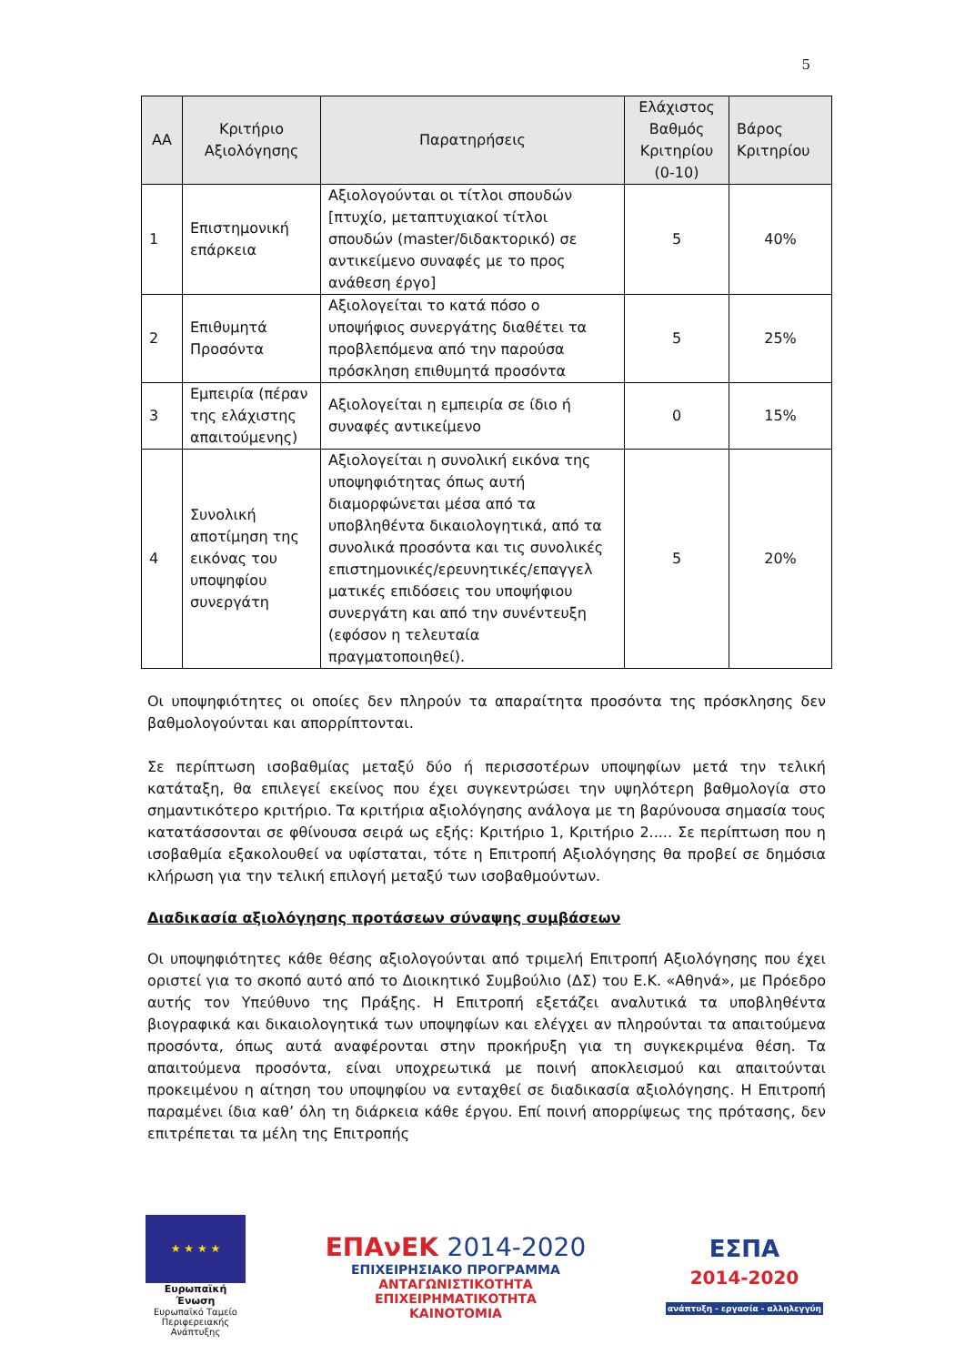5
| ΑΑ | Κριτήριο Αξιολόγησης | Παρατηρήσεις | Ελάχιστος Βαθμός Κριτηρίου (0-10) | Βάρος Κριτηρίου |
| --- | --- | --- | --- | --- |
| 1 | Επιστημονική επάρκεια | Αξιολογούνται οι τίτλοι σπουδών [πτυχίο, μεταπτυχιακοί τίτλοι σπουδών (master/διδακτορικό) σε αντικείμενο συναφές με το προς ανάθεση έργο] | 5 | 40% |
| 2 | Επιθυμητά Προσόντα | Αξιολογείται το κατά πόσο ο υποψήφιος συνεργάτης διαθέτει τα προβλεπόμενα από την παρούσα πρόσκληση επιθυμητά προσόντα | 5 | 25% |
| 3 | Εμπειρία (πέραν της ελάχιστης απαιτούμενης) | Αξιολογείται η εμπειρία σε ίδιο ή συναφές αντικείμενο | 0 | 15% |
| 4 | Συνολική αποτίμηση της εικόνας του υποψηφίου συνεργάτη | Αξιολογείται η συνολική εικόνα της υποψηφιότητας όπως αυτή διαμορφώνεται μέσα από τα υποβληθέντα δικαιολογητικά, από τα συνολικά προσόντα και τις συνολικές επιστημονικές/ερευνητικές/επαγγελ ματικές επιδόσεις του υποψήφιου συνεργάτη και από την συνέντευξη (εφόσον η τελευταία πραγματοποιηθεί). | 5 | 20% |
Οι υποψηφιότητες οι οποίες δεν πληρούν τα απαραίτητα προσόντα της πρόσκλησης δεν βαθμολογούνται και απορρίπτονται.
Σε περίπτωση ισοβαθμίας μεταξύ δύο ή περισσοτέρων υποψηφίων μετά την τελική κατάταξη, θα επιλεγεί εκείνος που έχει συγκεντρώσει την υψηλότερη βαθμολογία στο σημαντικότερο κριτήριο. Τα κριτήρια αξιολόγησης ανάλογα με τη βαρύνουσα σημασία τους κατατάσσονται σε φθίνουσα σειρά ως εξής: Κριτήριο 1, Κριτήριο 2..... Σε περίπτωση που η ισοβαθμία εξακολουθεί να υφίσταται, τότε η Επιτροπή Αξιολόγησης θα προβεί σε δημόσια κλήρωση για την τελική επιλογή μεταξύ των ισοβαθμούντων.
Διαδικασία αξιολόγησης προτάσεων σύναψης συμβάσεων
Οι υποψηφιότητες κάθε θέσης αξιολογούνται από τριμελή Επιτροπή Αξιολόγησης που έχει οριστεί για το σκοπό αυτό από το Διοικητικό Συμβούλιο (ΔΣ) του Ε.Κ. «Αθηνά», με Πρόεδρο αυτής τον Υπεύθυνο της Πράξης. Η Επιτροπή εξετάζει αναλυτικά τα υποβληθέντα βιογραφικά και δικαιολογητικά των υποψηφίων και ελέγχει αν πληρούνται τα απαιτούμενα προσόντα, όπως αυτά αναφέρονται στην προκήρυξη για τη συγκεκριμένα θέση. Τα απαιτούμενα προσόντα, είναι υποχρεωτικά με ποινή αποκλεισμού και απαιτούνται προκειμένου η αίτηση του υποψηφίου να ενταχθεί σε διαδικασία αξιολόγησης. Η Επιτροπή παραμένει ίδια καθ’ όλη τη διάρκεια κάθε έργου. Επί ποινή απορρίψεως της πρότασης, δεν επιτρέπεται τα μέλη της Επιτροπής
★ ★ ★ ★
Ευρωπαϊκή Ένωση
Ευρωπαϊκό Ταμείο
Περιφερειακής Ανάπτυξης
ΕΠΑνΕΚ 2014-2020
ΕΠΙΧΕΙΡΗΣΙΑΚΟ ΠΡΟΓΡΑΜΜΑ
ΑΝΤΑΓΩΝΙΣΤΙΚΟΤΗΤΑ
ΕΠΙΧΕΙΡΗΜΑΤΙΚΟΤΗΤΑ
ΚΑΙΝΟΤΟΜΙΑ
ΕΣΠΑ
2014-2020
ανάπτυξη - εργασία - αλληλεγγύη